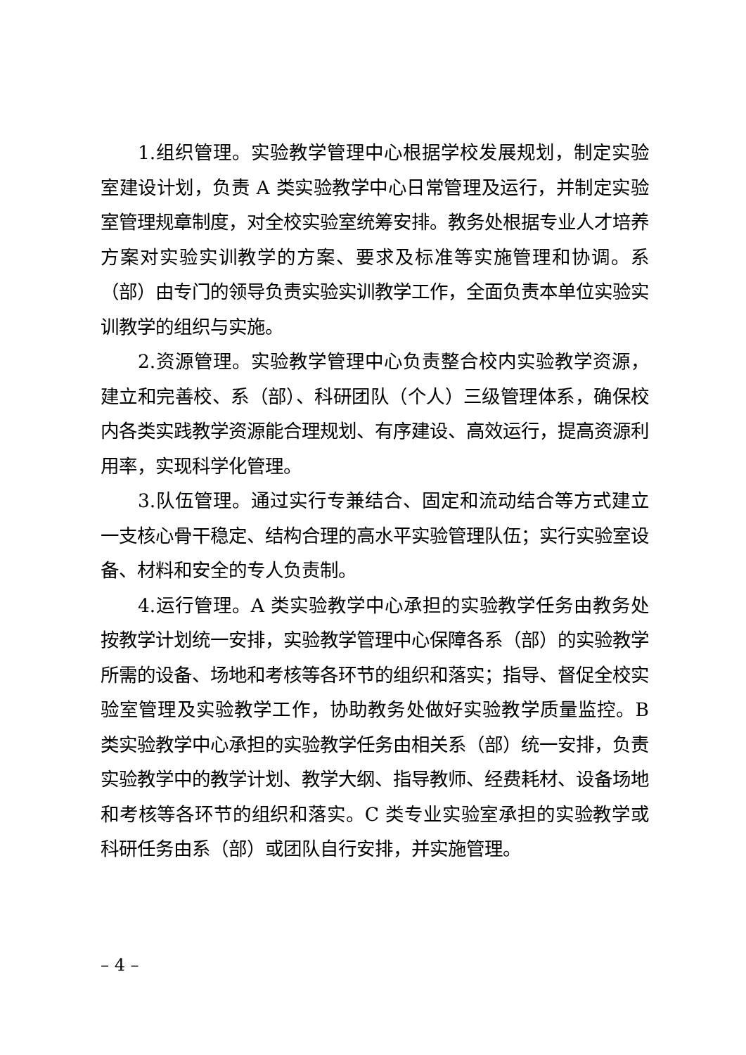1.组织管理。实验教学管理中心根据学校发展规划，制定实验室建设计划，负责 A 类实验教学中心日常管理及运行，并制定实验室管理规章制度，对全校实验室统筹安排。教务处根据专业人才培养方案对实验实训教学的方案、要求及标准等实施管理和协调。系（部）由专门的领导负责实验实训教学工作，全面负责本单位实验实训教学的组织与实施。
2.资源管理。实验教学管理中心负责整合校内实验教学资源，建立和完善校、系（部）、科研团队（个人）三级管理体系，确保校内各类实践教学资源能合理规划、有序建设、高效运行，提高资源利用率，实现科学化管理。
3.队伍管理。通过实行专兼结合、固定和流动结合等方式建立一支核心骨干稳定、结构合理的高水平实验管理队伍；实行实验室设备、材料和安全的专人负责制。
4.运行管理。A 类实验教学中心承担的实验教学任务由教务处按教学计划统一安排，实验教学管理中心保障各系（部）的实验教学所需的设备、场地和考核等各环节的组织和落实；指导、督促全校实验室管理及实验教学工作，协助教务处做好实验教学质量监控。B 类实验教学中心承担的实验教学任务由相关系（部）统一安排，负责实验教学中的教学计划、教学大纲、指导教师、经费耗材、设备场地和考核等各环节的组织和落实。C 类专业实验室承担的实验教学或科研任务由系（部）或团队自行安排，并实施管理。
– 4 –